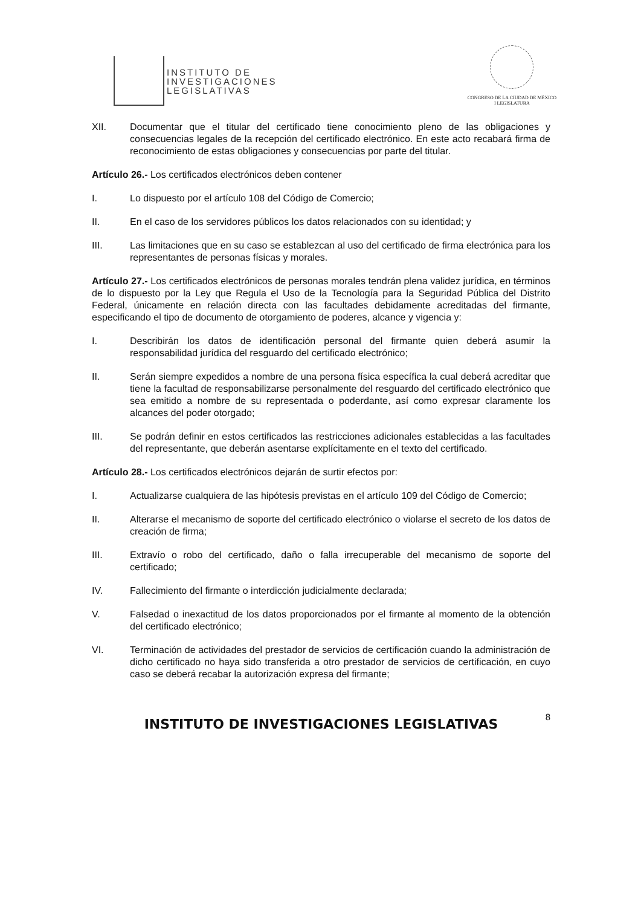INSTITUTO DE
INVESTIGACIONES
LEGISLATIVAS
CONGRESO DE LA CIUDAD DE MÉXICO
I LEGISLATURA
XII. Documentar que el titular del certificado tiene conocimiento pleno de las obligaciones y consecuencias legales de la recepción del certificado electrónico. En este acto recabará firma de reconocimiento de estas obligaciones y consecuencias por parte del titular.
Artículo 26.- Los certificados electrónicos deben contener
I. Lo dispuesto por el artículo 108 del Código de Comercio;
II. En el caso de los servidores públicos los datos relacionados con su identidad; y
III. Las limitaciones que en su caso se establezcan al uso del certificado de firma electrónica para los representantes de personas físicas y morales.
Artículo 27.- Los certificados electrónicos de personas morales tendrán plena validez jurídica, en términos de lo dispuesto por la Ley que Regula el Uso de la Tecnología para la Seguridad Pública del Distrito Federal, únicamente en relación directa con las facultades debidamente acreditadas del firmante, especificando el tipo de documento de otorgamiento de poderes, alcance y vigencia y:
I. Describirán los datos de identificación personal del firmante quien deberá asumir la responsabilidad jurídica del resguardo del certificado electrónico;
II. Serán siempre expedidos a nombre de una persona física específica la cual deberá acreditar que tiene la facultad de responsabilizarse personalmente del resguardo del certificado electrónico que sea emitido a nombre de su representada o poderdante, así como expresar claramente los alcances del poder otorgado;
III. Se podrán definir en estos certificados las restricciones adicionales establecidas a las facultades del representante, que deberán asentarse explícitamente en el texto del certificado.
Artículo 28.- Los certificados electrónicos dejarán de surtir efectos por:
I. Actualizarse cualquiera de las hipótesis previstas en el artículo 109 del Código de Comercio;
II. Alterarse el mecanismo de soporte del certificado electrónico o violarse el secreto de los datos de creación de firma;
III. Extravío o robo del certificado, daño o falla irrecuperable del mecanismo de soporte del certificado;
IV. Fallecimiento del firmante o interdicción judicialmente declarada;
V. Falsedad o inexactitud de los datos proporcionados por el firmante al momento de la obtención del certificado electrónico;
VI. Terminación de actividades del prestador de servicios de certificación cuando la administración de dicho certificado no haya sido transferida a otro prestador de servicios de certificación, en cuyo caso se deberá recabar la autorización expresa del firmante;
INSTITUTO DE INVESTIGACIONES LEGISLATIVAS 8